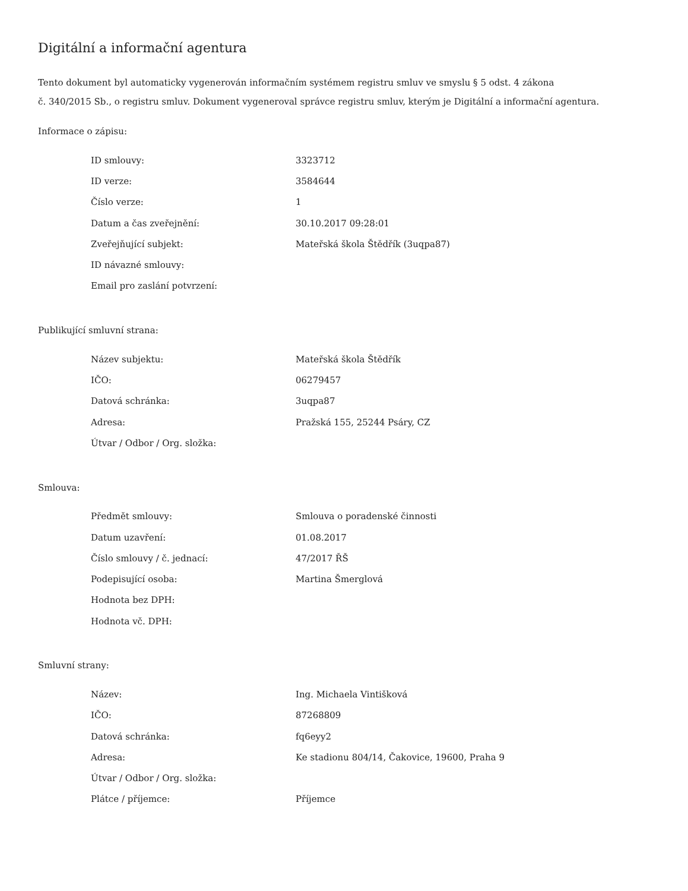Digitální a informační agentura
Tento dokument byl automaticky vygenerován informačním systémem registru smluv ve smyslu § 5 odst. 4 zákona
č. 340/2015 Sb., o registru smluv. Dokument vygeneroval správce registru smluv, kterým je Digitální a informační agentura.
Informace o zápisu:
| ID smlouvy: | 3323712 |
| ID verze: | 3584644 |
| Číslo verze: | 1 |
| Datum a čas zveřejnění: | 30.10.2017 09:28:01 |
| Zveřejňující subjekt: | Mateřská škola Štědřík (3uqpa87) |
| ID návazné smlouvy: | |
| Email pro zaslání potvrzení: | |
Publikující smluvní strana:
| Název subjektu: | Mateřská škola Štědřík |
| IČO: | 06279457 |
| Datová schránka: | 3uqpa87 |
| Adresa: | Pražská 155, 25244 Psáry, CZ |
| Útvar / Odbor / Org. složka: | |
Smlouva:
| Předmět smlouvy: | Smlouva o poradenské činnosti |
| Datum uzavření: | 01.08.2017 |
| Číslo smlouvy / č. jednací: | 47/2017 ŘŠ |
| Podepisující osoba: | Martina Šmerglová |
| Hodnota bez DPH: | |
| Hodnota vč. DPH: | |
Smluvní strany:
| Název: | Ing. Michaela Vintišková |
| IČO: | 87268809 |
| Datová schránka: | fq6eyy2 |
| Adresa: | Ke stadionu 804/14, Čakovice, 19600, Praha 9 |
| Útvar / Odbor / Org. složka: | |
| Plátce / příjemce: | Příjemce |